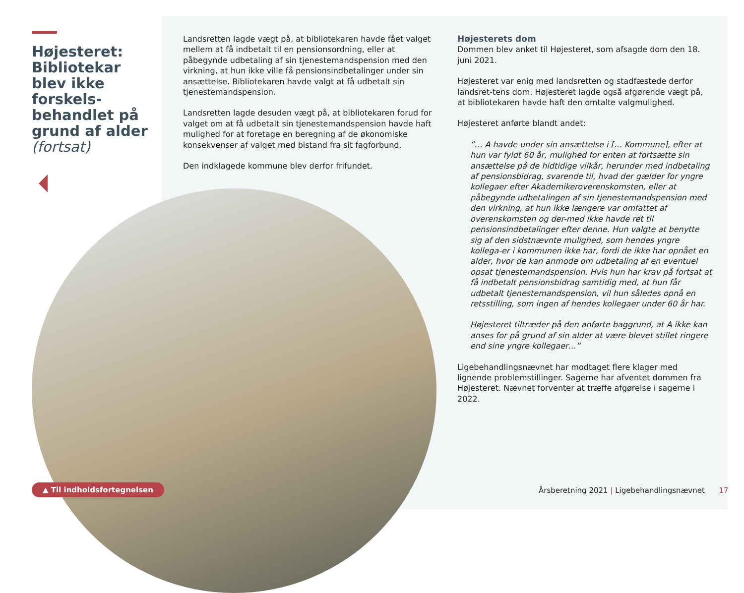Højesteret: Bibliotekar blev ikke forskels-behandlet på grund af alder (fortsat)
Landsretten lagde vægt på, at bibliotekaren havde fået valget mellem at få indbetalt til en pensionsordning, eller at påbegynde udbetaling af sin tjenestemandspension med den virkning, at hun ikke ville få pensionsindbetalinger under sin ansættelse. Bibliotekaren havde valgt at få udbetalt sin tjenestemandspension.
Landsretten lagde desuden vægt på, at bibliotekaren forud for valget om at få udbetalt sin tjenestemandspension havde haft mulighed for at foretage en beregning af de økonomiske konsekvenser af valget med bistand fra sit fagforbund.
Den indklagede kommune blev derfor frifundet.
Højesterets dom
Dommen blev anket til Højesteret, som afsagde dom den 18. juni 2021.
Højesteret var enig med landsretten og stadfæstede derfor landsret-tens dom. Højesteret lagde også afgørende vægt på, at bibliotekaren havde haft den omtalte valgmulighed.
Højesteret anførte blandt andet:
”… A havde under sin ansættelse i [… Kommune], efter at hun var fyldt 60 år, mulighed for enten at fortsætte sin ansættelse på de hidtidige vilkår, herunder med indbetaling af pensionsbidrag, svarende til, hvad der gælder for yngre kollegaer efter Akademikeroverenskomsten, eller at påbegynde udbetalingen af sin tjenestemandspension med den virkning, at hun ikke længere var omfattet af overenskomsten og der-med ikke havde ret til pensionsindbetalinger efter denne. Hun valgte at benytte sig af den sidstnævnte mulighed, som hendes yngre kollega-er i kommunen ikke har, fordi de ikke har opnået en alder, hvor de kan anmode om udbetaling af en eventuel opsat tjenestemandspension. Hvis hun har krav på fortsat at få indbetalt pensionsbidrag samtidig med, at hun får udbetalt tjenestemandspension, vil hun således opnå en retsstilling, som ingen af hendes kollegaer under 60 år har.
Højesteret tiltræder på den anførte baggrund, at A ikke kan anses for på grund af sin alder at være blevet stillet ringere end sine yngre kollegaer…”
Ligebehandlingsnævnet har modtaget flere klager med lignende problemstillinger. Sagerne har afventet dommen fra Højesteret. Nævnet forventer at træffe afgørelse i sagerne i 2022.
▲ Til indholdsfortegnelsen
Årsberetning 2021 | Ligebehandlingsnævnet 17